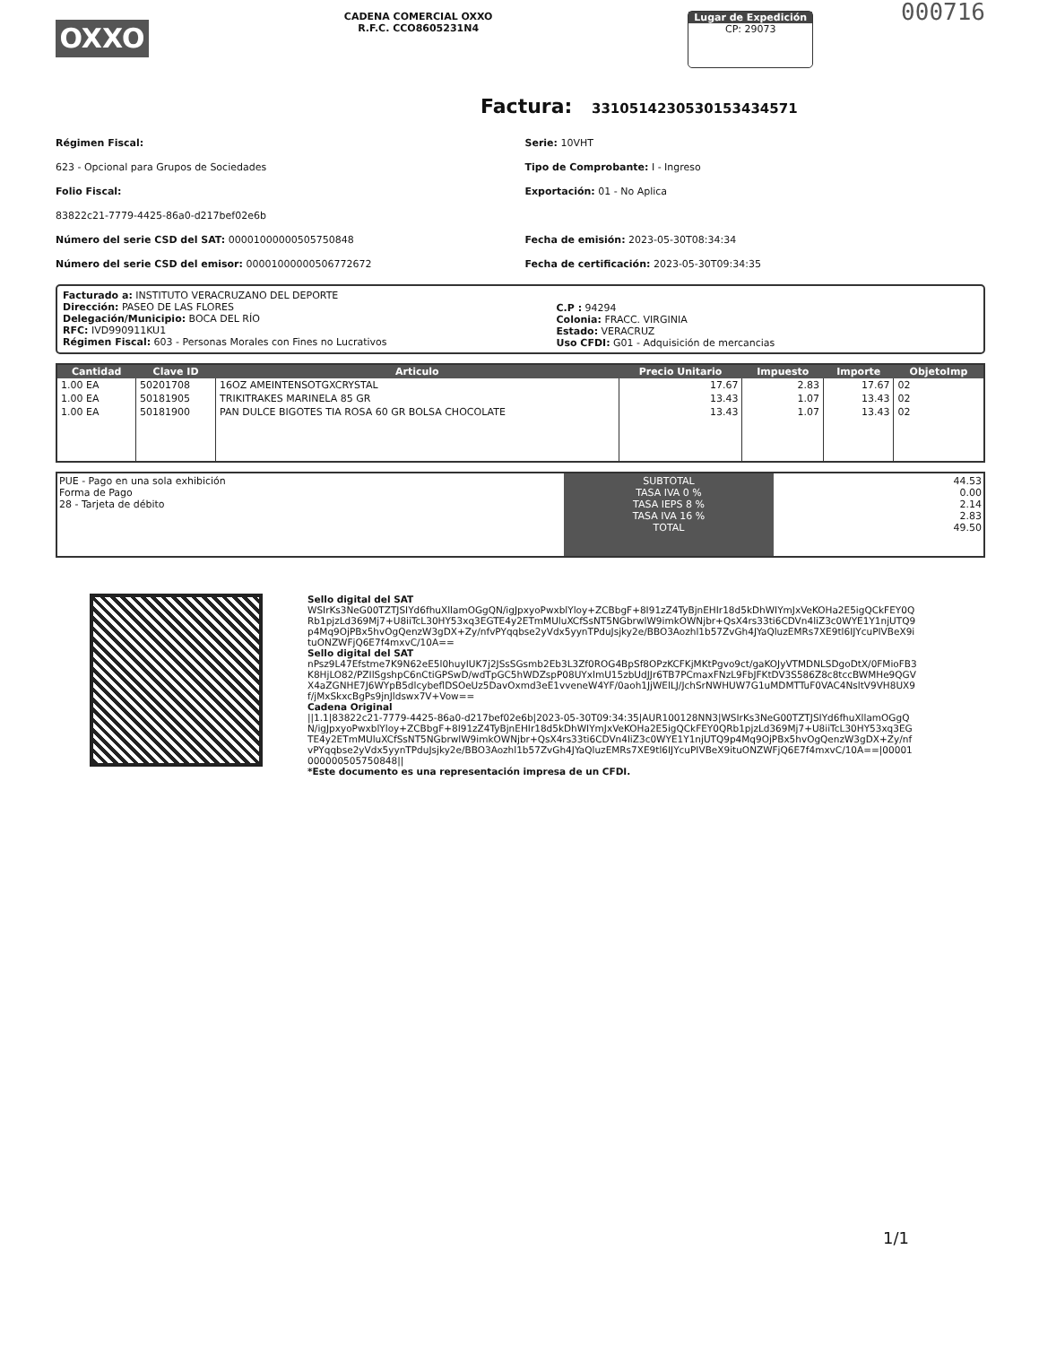OXXO
CADENA COMERCIAL OXXO
R.F.C. CCO8605231N4
Lugar de Expedición
CP: 29073
000716
Factura: 331051423053015343457​1
Régimen Fiscal:
623 - Opcional para Grupos de Sociedades
Folio Fiscal:
83822c21-7779-4425-86a0-d217bef02e6b
Número del serie CSD del SAT: 00001000000505750848
Número del serie CSD del emisor: 00001000000506772672
Serie: 10VHT
Tipo de Comprobante: I - Ingreso
Exportación: 01 - No Aplica
Fecha de emisión: 2023-05-30T08:34:34
Fecha de certificación: 2023-05-30T09:34:35
Facturado a: INSTITUTO VERACRUZANO DEL DEPORTE
Dirección: PASEO DE LAS FLORES
Delegación/Municipio: BOCA DEL RÍO
RFC: IVD990911KU1
Régimen Fiscal: 603 - Personas Morales con Fines no Lucrativos
C.P : 94294
Colonia: FRACC. VIRGINIA
Estado: VERACRUZ
Uso CFDI: G01 - Adquisición de mercancias
| Cantidad | Clave ID | Articulo | Precio Unitario | Impuesto | Importe | ObjetoImp |
| --- | --- | --- | --- | --- | --- | --- |
| 1.00 EA | 50201708 | 16OZ AMEINTENSOTGXCRYSTAL | 17.67 | 2.83 | 17.67 | 02 |
| 1.00 EA | 50181905 | TRIKITRAKES MARINELA 85 GR | 13.43 | 1.07 | 13.43 | 02 |
| 1.00 EA | 50181900 | PAN DULCE BIGOTES TIA ROSA 60 GR BOLSA CHOCOLATE | 13.43 | 1.07 | 13.43 | 02 |
PUE - Pago en una sola exhibición
Forma de Pago
28 - Tarjeta de débito
SUBTOTAL
TASA IVA 0 %
TASA IEPS 8 %
TASA IVA 16 %
TOTAL
44.53
0.00
2.14
2.83
49.50
Sello digital del SAT
WSIrKs3NeG00TZTJSIYd6fhuXllamOGgQN/igJpxyoPwxblYloy+ZCBbgF+8I91zZ4TyBjnEHIr18d5kDhWIYmJxVeKOHa2E5igQCkFEY0QRb1pjzLd369Mj7+U8iiTcL30HY53xq3EGTE4y2ETmMUluXCfSsNT5NGbrwlW9imkOWNjbr+QsX4rs33ti6CDVn4liZ3c0WYE1Y1njUTQ9p4Mq9OjPBx5hvOgQenzW3gDX+Zy/nfvPYqqbse2yVdx5yynTPduJsjky2e/BBO3Aozhl1b57ZvGh4JYaQluzEMRs7XE9tl6IJYcuPIVBeX9ituONZWFjQ6E7f4mxvC/10A==
Sello digital del SAT
nPsz9L47Efstme7K9N62eE5l0huyIUK7j2JSsSGsmb2Eb3L3Zf0ROG4BpSf8OPzKCFKjMKtPgvo9ct/gaKOJyVTMDNLSDgoDtX/0FMioFB3K8HjLO82/PZIlSgshpC6nCtiGPSwD/wdTpGC5hWDZspP08UYxlmU15zbUdJJr6TB7PCmaxFNzL9FbJFKtDV3S586Z8c8tccBWMHe9QGVX4aZGNHE7J6WYpB5dlcybeflDSOeUz5DavOxmd3eE1vveneW4YF/0aoh1JjWElLJ/JchSrNWHUW7G1uMDMTTuF0VAC4NsltV9VH8UX9f/jMxSkxcBgPs9jnJldswx7V+Vow==
Cadena Original
||1.1|83822c21-7779-4425-86a0-d217bef02e6b|2023-05-30T09:34:35|AUR100128NN3|WSIrKs3NeG00TZTJSIYd6fhuXllamOGgQN/igJpxyoPwxblYloy+ZCBbgF+8I91zZ4TyBjnEHIr18d5kDhWIYmJxVeKOHa2E5igQCkFEY0QRb1pjzLd369Mj7+U8iiTcL30HY53xq3EGTE4y2ETmMUluXCfSsNT5NGbrwlW9imkOWNjbr+QsX4rs33ti6CDVn4liZ3c0WYE1Y1njUTQ9p4Mq9OjPBx5hvOgQenzW3gDX+Zy/nfvPYqqbse2yVdx5yynTPduJsjky2e/BBO3Aozhl1b57ZvGh4JYaQluzEMRs7XE9tl6IJYcuPIVBeX9ituONZWFjQ6E7f4mxvC/10A==|00001000000505750848||
*Este documento es una representación impresa de un CFDI.
1/1